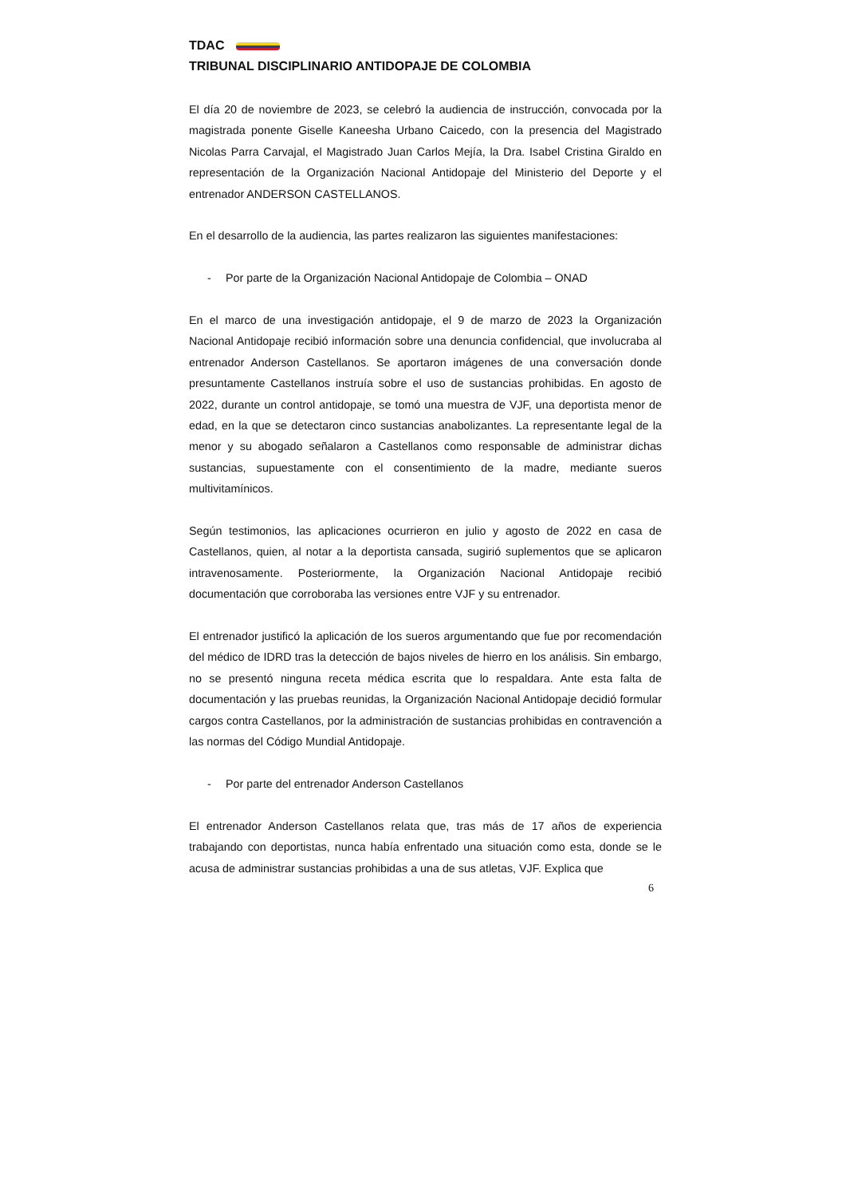TDAC
TRIBUNAL DISCIPLINARIO ANTIDOPAJE DE COLOMBIA
El día 20 de noviembre de 2023, se celebró la audiencia de instrucción, convocada por la magistrada ponente Giselle Kaneesha Urbano Caicedo, con la presencia del Magistrado Nicolas Parra Carvajal, el Magistrado Juan Carlos Mejía, la Dra. Isabel Cristina Giraldo en representación de la Organización Nacional Antidopaje del Ministerio del Deporte y el entrenador ANDERSON CASTELLANOS.
En el desarrollo de la audiencia, las partes realizaron las siguientes manifestaciones:
- Por parte de la Organización Nacional Antidopaje de Colombia – ONAD
En el marco de una investigación antidopaje, el 9 de marzo de 2023 la Organización Nacional Antidopaje recibió información sobre una denuncia confidencial, que involucraba al entrenador Anderson Castellanos. Se aportaron imágenes de una conversación donde presuntamente Castellanos instruía sobre el uso de sustancias prohibidas. En agosto de 2022, durante un control antidopaje, se tomó una muestra de VJF, una deportista menor de edad, en la que se detectaron cinco sustancias anabolizantes. La representante legal de la menor y su abogado señalaron a Castellanos como responsable de administrar dichas sustancias, supuestamente con el consentimiento de la madre, mediante sueros multivitamínicos.
Según testimonios, las aplicaciones ocurrieron en julio y agosto de 2022 en casa de Castellanos, quien, al notar a la deportista cansada, sugirió suplementos que se aplicaron intravenosamente. Posteriormente, la Organización Nacional Antidopaje recibió documentación que corroboraba las versiones entre VJF y su entrenador.
El entrenador justificó la aplicación de los sueros argumentando que fue por recomendación del médico de IDRD tras la detección de bajos niveles de hierro en los análisis. Sin embargo, no se presentó ninguna receta médica escrita que lo respaldara. Ante esta falta de documentación y las pruebas reunidas, la Organización Nacional Antidopaje decidió formular cargos contra Castellanos, por la administración de sustancias prohibidas en contravención a las normas del Código Mundial Antidopaje.
- Por parte del entrenador Anderson Castellanos
El entrenador Anderson Castellanos relata que, tras más de 17 años de experiencia trabajando con deportistas, nunca había enfrentado una situación como esta, donde se le acusa de administrar sustancias prohibidas a una de sus atletas, VJF. Explica que
6